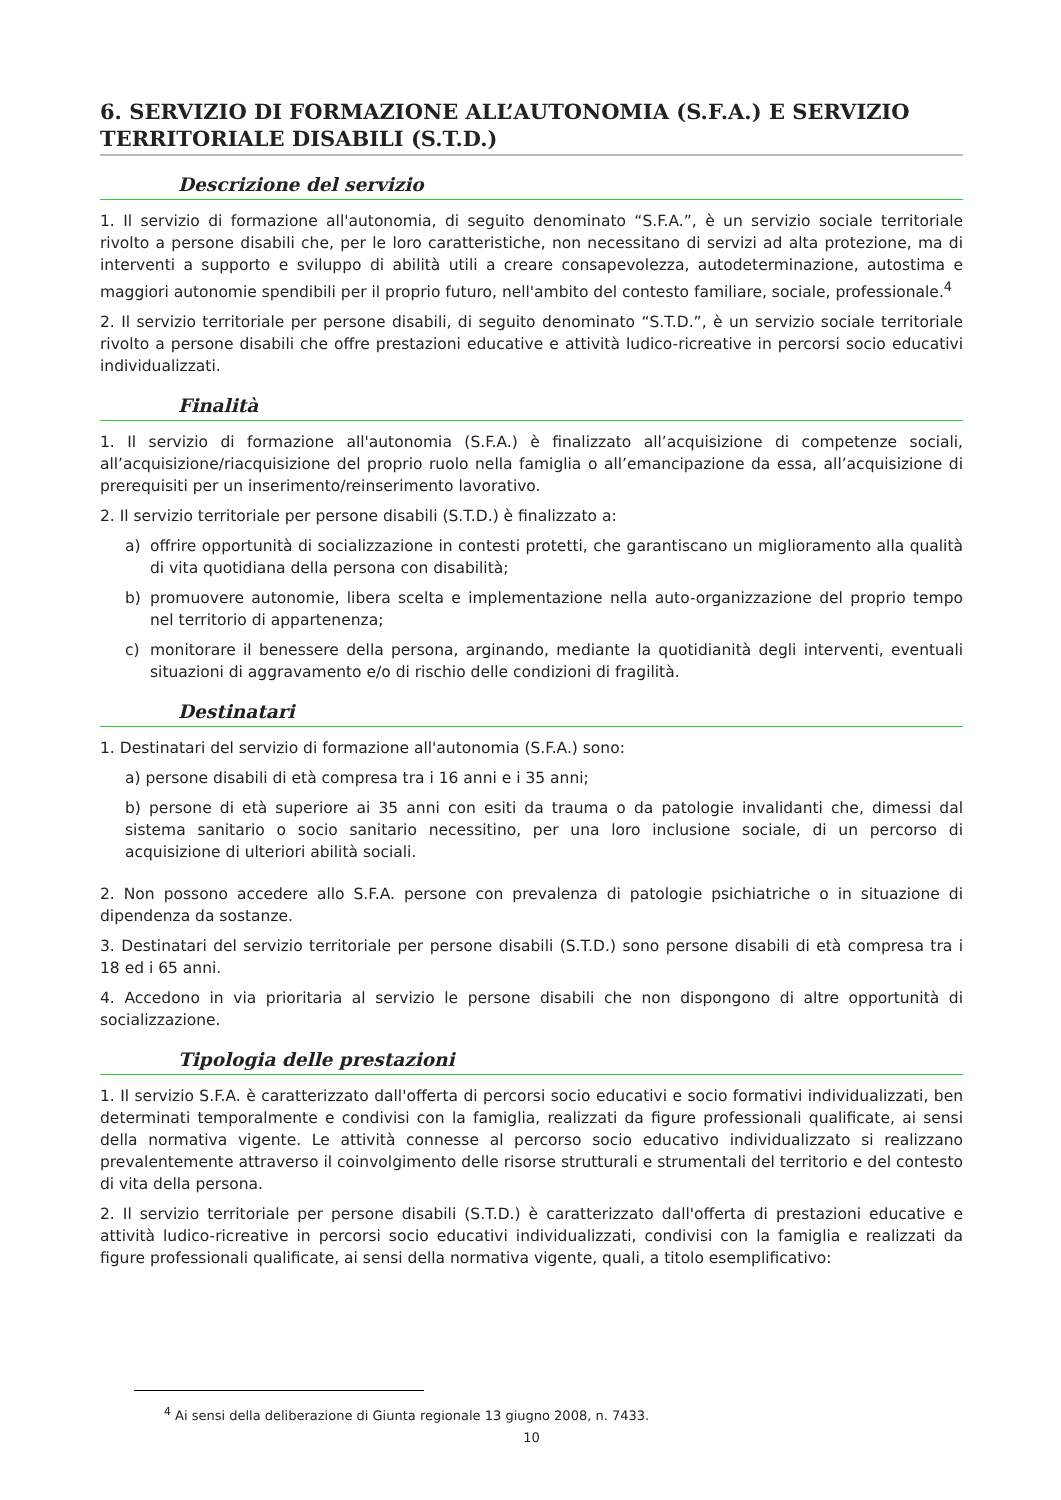6. SERVIZIO DI FORMAZIONE ALL’AUTONOMIA (S.F.A.) E SERVIZIO TERRITORIALE DISABILI (S.T.D.)
Descrizione del servizio
1. Il servizio di formazione all'autonomia, di seguito denominato “S.F.A.”, è un servizio sociale territoriale rivolto a persone disabili che, per le loro caratteristiche, non necessitano di servizi ad alta protezione, ma di interventi a supporto e sviluppo di abilità utili a creare consapevolezza, autodeterminazione, autostima e maggiori autonomie spendibili per il proprio futuro, nell'ambito del contesto familiare, sociale, professionale.<sup>4</sup>
2. Il servizio territoriale per persone disabili, di seguito denominato “S.T.D.”, è un servizio sociale territoriale rivolto a persone disabili che offre prestazioni educative e attività ludico-ricreative in percorsi socio educativi individualizzati.
Finalità
1. Il servizio di formazione all'autonomia (S.F.A.) è finalizzato all’acquisizione di competenze sociali, all’acquisizione/riacquisizione del proprio ruolo nella famiglia o all’emancipazione da essa, all’acquisizione di prerequisiti per un inserimento/reinserimento lavorativo.
2. Il servizio territoriale per persone disabili (S.T.D.) è finalizzato a:
a) offrire opportunità di socializzazione in contesti protetti, che garantiscano un miglioramento alla qualità di vita quotidiana della persona con disabilità;
b) promuovere autonomie, libera scelta e implementazione nella auto-organizzazione del proprio tempo nel territorio di appartenenza;
c) monitorare il benessere della persona, arginando, mediante la quotidianità degli interventi, eventuali situazioni di aggravamento e/o di rischio delle condizioni di fragilità.
Destinatari
1. Destinatari del servizio di formazione all'autonomia (S.F.A.) sono:
a) persone disabili di età compresa tra i 16 anni e i 35 anni;
b) persone di età superiore ai 35 anni con esiti da trauma o da patologie invalidanti che, dimessi dal sistema sanitario o socio sanitario necessitino, per una loro inclusione sociale, di un percorso di acquisizione di ulteriori abilità sociali.
2. Non possono accedere allo S.F.A. persone con prevalenza di patologie psichiatriche o in situazione di dipendenza da sostanze.
3. Destinatari del servizio territoriale per persone disabili (S.T.D.) sono persone disabili di età compresa tra i 18 ed i 65 anni.
4. Accedono in via prioritaria al servizio le persone disabili che non dispongono di altre opportunità di socializzazione.
Tipologia delle prestazioni
1. Il servizio S.F.A. è caratterizzato dall'offerta di percorsi socio educativi e socio formativi individualizzati, ben determinati temporalmente e condivisi con la famiglia, realizzati da figure professionali qualificate, ai sensi della normativa vigente. Le attività connesse al percorso socio educativo individualizzato si realizzano prevalentemente attraverso il coinvolgimento delle risorse strutturali e strumentali del territorio e del contesto di vita della persona.
2. Il servizio territoriale per persone disabili (S.T.D.) è caratterizzato dall'offerta di prestazioni educative e attività ludico-ricreative in percorsi socio educativi individualizzati, condivisi con la famiglia e realizzati da figure professionali qualificate, ai sensi della normativa vigente, quali, a titolo esemplificativo:
<sup>4</sup> Ai sensi della deliberazione di Giunta regionale 13 giugno 2008, n. 7433.
10